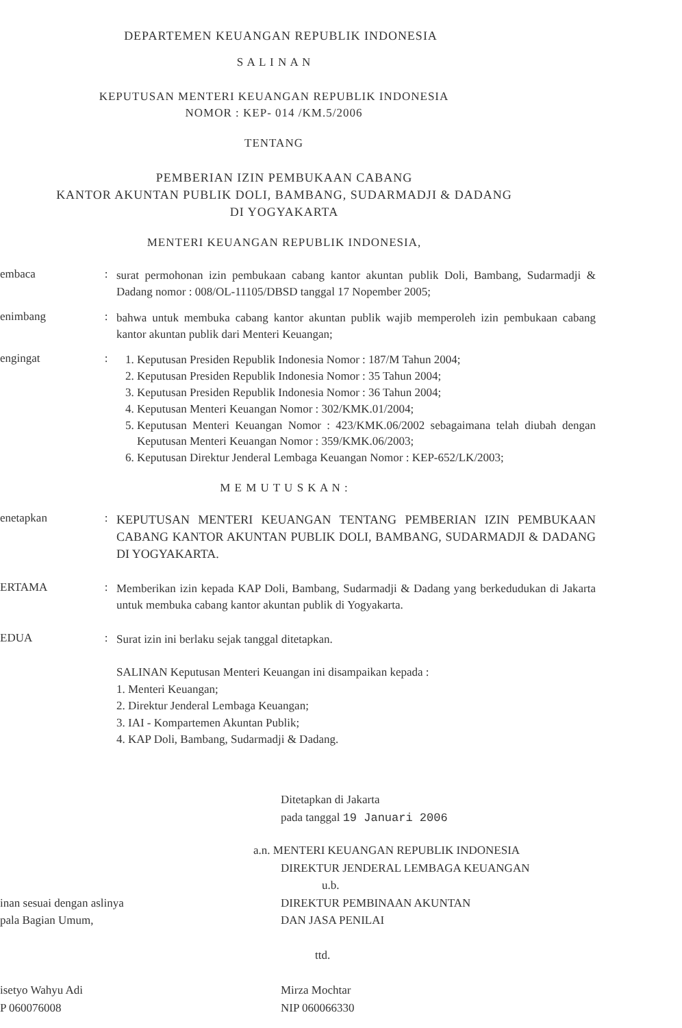DEPARTEMEN KEUANGAN REPUBLIK INDONESIA
S A L I N A N
KEPUTUSAN MENTERI KEUANGAN REPUBLIK INDONESIA
NOMOR : KEP- 014 /KM.5/2006
TENTANG
PEMBERIAN IZIN PEMBUKAAN CABANG
KANTOR AKUNTAN PUBLIK DOLI, BAMBANG, SUDARMADJI & DADANG
DI YOGYAKARTA
MENTERI KEUANGAN REPUBLIK INDONESIA,
embaca :
surat permohonan izin pembukaan cabang kantor akuntan publik Doli, Bambang, Sudarmadji & Dadang nomor : 008/OL-11105/DBSD tanggal 17 Nopember 2005;
enimbang :
bahwa untuk membuka cabang kantor akuntan publik wajib memperoleh izin pembukaan cabang kantor akuntan publik dari Menteri Keuangan;
engingat :
1. Keputusan Presiden Republik Indonesia Nomor : 187/M Tahun 2004;
2. Keputusan Presiden Republik Indonesia Nomor : 35 Tahun 2004;
3. Keputusan Presiden Republik Indonesia Nomor : 36 Tahun 2004;
4. Keputusan Menteri Keuangan Nomor : 302/KMK.01/2004;
5. Keputusan Menteri Keuangan Nomor : 423/KMK.06/2002 sebagaimana telah diubah dengan Keputusan Menteri Keuangan Nomor : 359/KMK.06/2003;
6. Keputusan Direktur Jenderal Lembaga Keuangan Nomor : KEP-652/LK/2003;
M E M U T U S K A N :
enetapkan :
KEPUTUSAN MENTERI KEUANGAN TENTANG PEMBERIAN IZIN PEMBUKAAN CABANG KANTOR AKUNTAN PUBLIK DOLI, BAMBANG, SUDARMADJI & DADANG DI YOGYAKARTA.
ERTAMA :
Memberikan izin kepada KAP Doli, Bambang, Sudarmadji & Dadang yang berkedudukan di Jakarta untuk membuka cabang kantor akuntan publik di Yogyakarta.
EDUA :
Surat izin ini berlaku sejak tanggal ditetapkan.
SALINAN Keputusan Menteri Keuangan ini disampaikan kepada :
1. Menteri Keuangan;
2. Direktur Jenderal Lembaga Keuangan;
3. IAI - Kompartemen Akuntan Publik;
4. KAP Doli, Bambang, Sudarmadji & Dadang.
Ditetapkan di Jakarta
pada tanggal 19 Januari 2006
a.n. MENTERI KEUANGAN REPUBLIK INDONESIA
DIREKTUR JENDERAL LEMBAGA KEUANGAN
u.b.
inan sesuai dengan aslinya
pala Bagian Umum,
isetyo Wahyu Adi
P 060076008
DIREKTUR PEMBINAAN AKUNTAN
DAN JASA PENILAI
ttd.
Mirza Mochtar
NIP 060066330